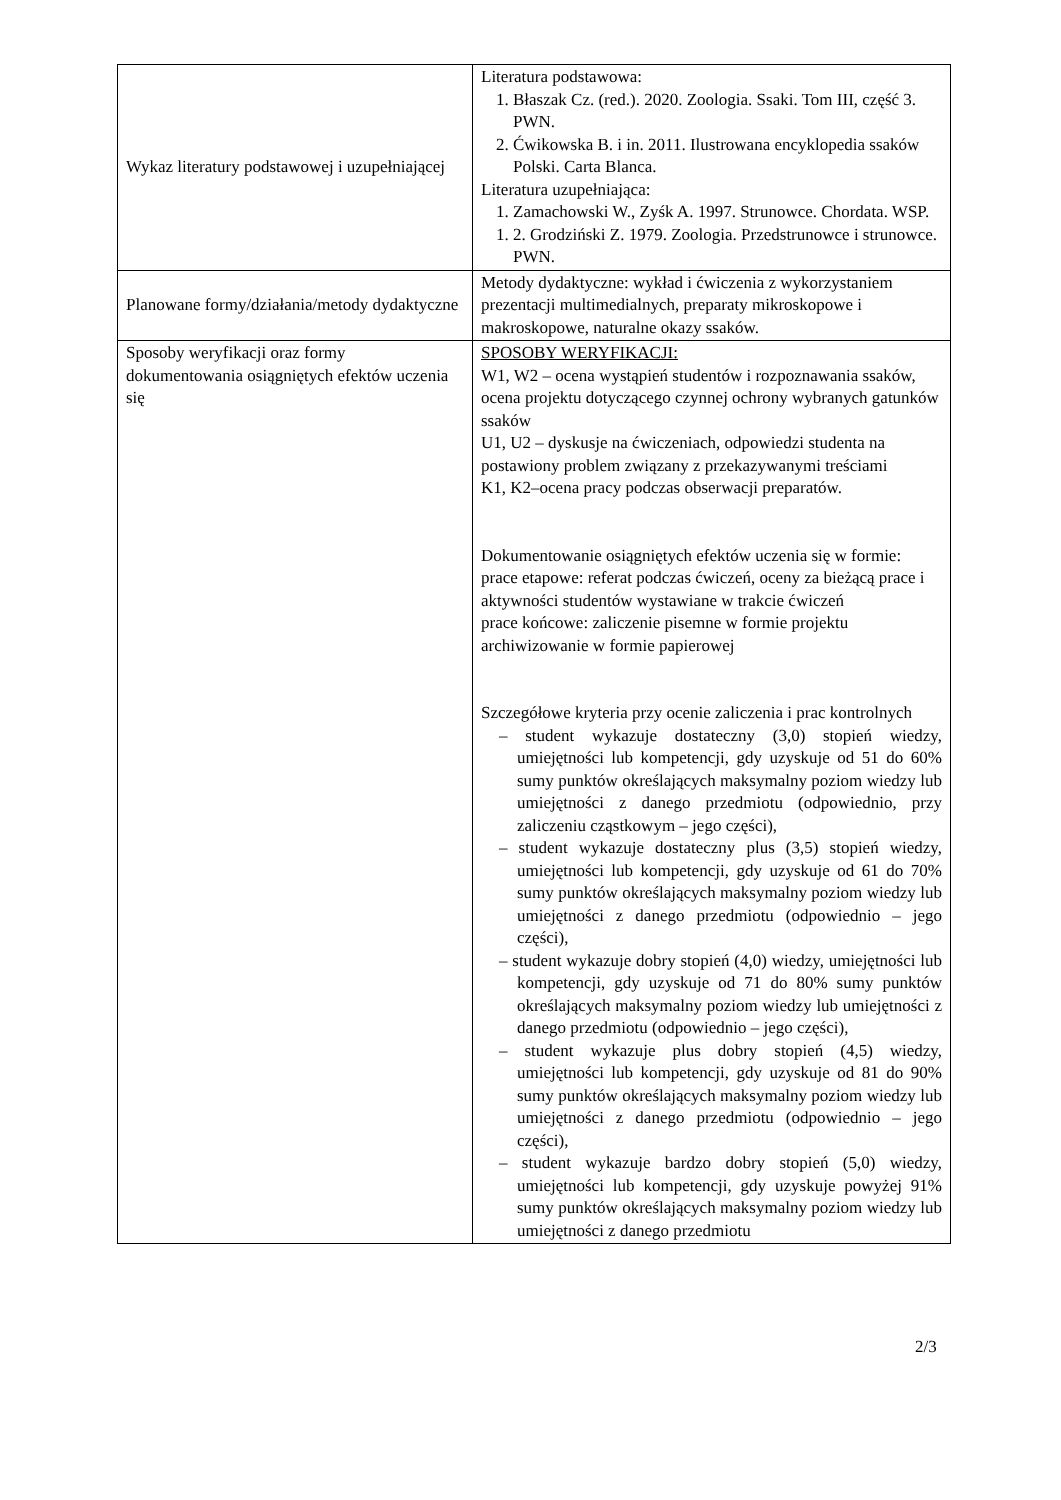| Wykaz literatury podstawowej i uzupełniającej | Literatura podstawowa: 1. Błaszak Cz. (red.). 2020. Zoologia. Ssaki. Tom III, część 3. PWN. 2. Ćwikowska B. i in. 2011. Ilustrowana encyklopedia ssaków Polski. Carta Blanca. Literatura uzupełniająca: 1. Zamachowski W., Zyśk A. 1997. Strunowce. Chordata. WSP. 1. 2. Grodziński Z. 1979. Zoologia. Przedstrunowce i strunowce. PWN. |
| Planowane formy/działania/metody dydaktyczne | Metody dydaktyczne: wykład i ćwiczenia z wykorzystaniem prezentacji multimedialnych, preparaty mikroskopowe i makroskopowe, naturalne okazy ssaków. |
| Sposoby weryfikacji oraz formy dokumentowania osiągniętych efektów uczenia się | SPOSOBY WERYFIKACJI: W1, W2 – ocena wystąpień studentów i rozpoznawania ssaków, ocena projektu dotyczącego czynnej ochrony wybranych gatunków ssaków U1, U2 – dyskusje na ćwiczeniach, odpowiedzi studenta na postawiony problem związany z przekazywanymi treściami K1, K2–ocena pracy podczas obserwacji preparatów. Dokumentowanie osiągniętych efektów uczenia się w formie: prace etapowe: referat podczas ćwiczeń, oceny za bieżącą prace i aktywności studentów wystawiane w trakcie ćwiczeń prace końcowe: zaliczenie pisemne w formie projektu archiwizowanie w formie papierowej Szczegółowe kryteria przy ocenie zaliczenia i prac kontrolnych – student wykazuje dostateczny (3,0) stopień wiedzy, umiejętności lub kompetencji, gdy uzyskuje od 51 do 60% sumy punktów określających maksymalny poziom wiedzy lub umiejętności z danego przedmiotu (odpowiednio, przy zaliczeniu cząstkowym – jego części), – student wykazuje dostateczny plus (3,5) stopień wiedzy, umiejętności lub kompetencji, gdy uzyskuje od 61 do 70% sumy punktów określających maksymalny poziom wiedzy lub umiejętności z danego przedmiotu (odpowiednio – jego części), – student wykazuje dobry stopień (4,0) wiedzy, umiejętności lub kompetencji, gdy uzyskuje od 71 do 80% sumy punktów określających maksymalny poziom wiedzy lub umiejętności z danego przedmiotu (odpowiednio – jego części), – student wykazuje plus dobry stopień (4,5) wiedzy, umiejętności lub kompetencji, gdy uzyskuje od 81 do 90% sumy punktów określających maksymalny poziom wiedzy lub umiejętności z danego przedmiotu (odpowiednio – jego części), – student wykazuje bardzo dobry stopień (5,0) wiedzy, umiejętności lub kompetencji, gdy uzyskuje powyżej 91% sumy punktów określających maksymalny poziom wiedzy lub umiejętności z danego przedmiotu |
2/3